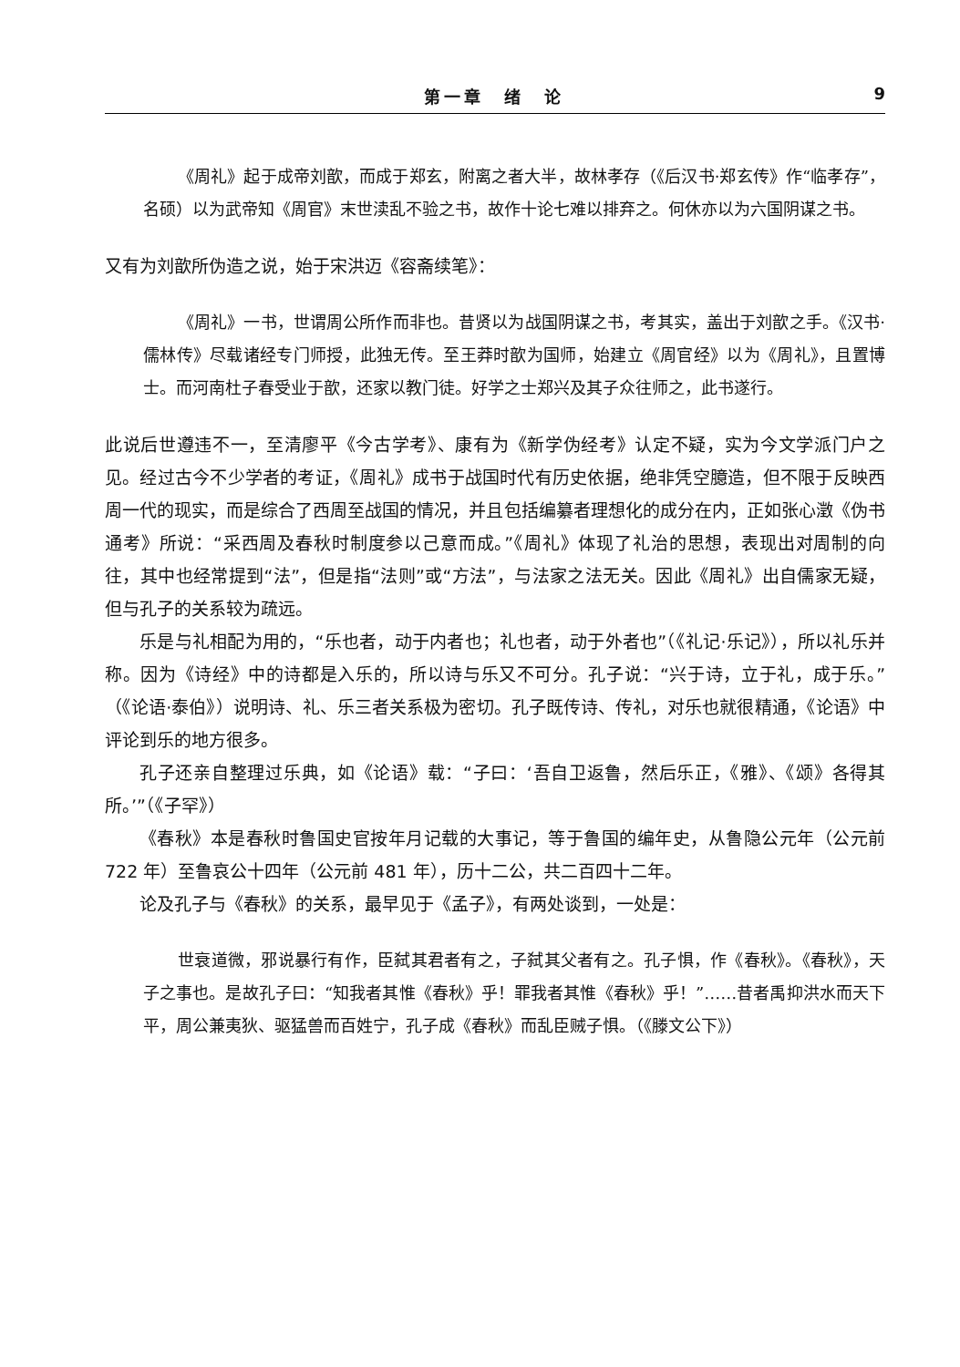第一章　绪　论 9
《周礼》起于成帝刘歆，而成于郑玄，附离之者大半，故林孝存（《后汉书·郑玄传》作“临孝存”，名硕）以为武帝知《周官》末世渎乱不验之书，故作十论七难以排弃之。何休亦以为六国阴谋之书。
又有为刘歆所伪造之说，始于宋洪迈《容斋续笔》：
《周礼》一书，世谓周公所作而非也。昔贤以为战国阴谋之书，考其实，盖出于刘歆之手。《汉书·儒林传》尽载诸经专门师授，此独无传。至王莽时歆为国师，始建立《周官经》以为《周礼》，且置博士。而河南杜子春受业于歆，还家以教门徒。好学之士郑兴及其子众往师之，此书遂行。
此说后世遵违不一，至清廖平《今古学考》、康有为《新学伪经考》认定不疑，实为今文学派门户之见。经过古今不少学者的考证，《周礼》成书于战国时代有历史依据，绝非凭空臆造，但不限于反映西周一代的现实，而是综合了西周至战国的情况，并且包括编纂者理想化的成分在内，正如张心澂《伪书通考》所说：“采西周及春秋时制度参以己意而成。”《周礼》体现了礼治的思想，表现出对周制的向往，其中也经常提到“法”，但是指“法则”或“方法”，与法家之法无关。因此《周礼》出自儒家无疑，但与孔子的关系较为疏远。
乐是与礼相配为用的，“乐也者，动于内者也；礼也者，动于外者也”（《礼记·乐记》），所以礼乐并称。因为《诗经》中的诗都是入乐的，所以诗与乐又不可分。孔子说：“兴于诗，立于礼，成于乐。”（《论语·泰伯》）说明诗、礼、乐三者关系极为密切。孔子既传诗、传礼，对乐也就很精通，《论语》中评论到乐的地方很多。
孔子还亲自整理过乐典，如《论语》载：“子曰：‘吾自卫返鲁，然后乐正，《雅》、《颂》各得其所。’”（《子罕》）
《春秋》本是春秋时鲁国史官按年月记载的大事记，等于鲁国的编年史，从鲁隐公元年（公元前 722 年）至鲁哀公十四年（公元前 481 年），历十二公，共二百四十二年。
论及孔子与《春秋》的关系，最早见于《孟子》，有两处谈到，一处是：
世衰道微，邪说暴行有作，臣弑其君者有之，子弑其父者有之。孔子惧，作《春秋》。《春秋》，天子之事也。是故孔子曰：“知我者其惟《春秋》乎！罪我者其惟《春秋》乎！”……昔者禹抑洪水而天下平，周公兼夷狄、驱猛兽而百姓宁，孔子成《春秋》而乱臣贼子惧。（《滕文公下》）